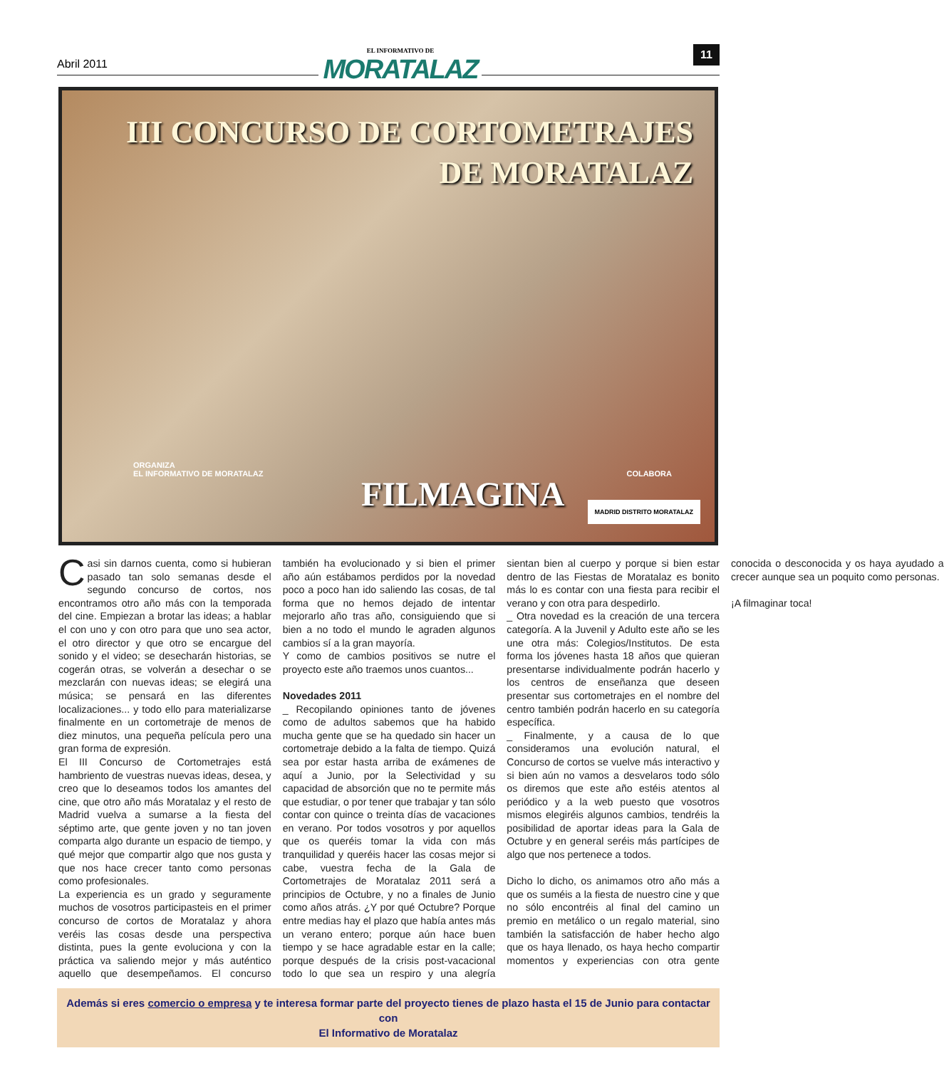Abril 2011
EL INFORMATIVO DE
MORATALAZ
11
III CONCURSO DE CORTOMETRAJES
DE MORATALAZ
ORGANIZA
EL INFORMATIVO DE MORATALAZ
FILMAGINA COLABORA
MADRID DISTRITO MORATALAZ
Casi sin darnos cuenta, como si hubieran pasado tan solo semanas desde el segundo concurso de cortos, nos encontramos otro año más con la temporada del cine. Empiezan a brotar las ideas; a hablar el con uno y con otro para que uno sea actor, el otro director y que otro se encargue del sonido y el video; se desecharán historias, se cogerán otras, se volverán a desechar o se mezclarán con nuevas ideas; se elegirá una música; se pensará en las diferentes localizaciones... y todo ello para materializarse finalmente en un cortometraje de menos de diez minutos, una pequeña película pero una gran forma de expresión.
El III Concurso de Cortometrajes está hambriento de vuestras nuevas ideas, desea, y creo que lo deseamos todos los amantes del cine, que otro año más Moratalaz y el resto de Madrid vuelva a sumarse a la fiesta del séptimo arte, que gente joven y no tan joven comparta algo durante un espacio de tiempo, y qué mejor que compartir algo que nos gusta y que nos hace crecer tanto como personas como profesionales.
La experiencia es un grado y seguramente muchos de vosotros participasteis en el primer concurso de cortos de Moratalaz y ahora veréis las cosas desde una perspectiva distinta, pues la gente evoluciona y con la práctica va saliendo mejor y más auténtico aquello que desempeñamos. El concurso también ha evolucionado y si bien el primer año aún estábamos perdidos por la novedad poco a poco han ido saliendo las cosas, de tal forma que no hemos dejado de intentar mejorarlo año tras año, consiguiendo que si bien a no todo el mundo le agraden algunos cambios sí a la gran mayoría.
Y como de cambios positivos se nutre el proyecto este año traemos unos cuantos...
Novedades 2011
_ Recopilando opiniones tanto de jóvenes como de adultos sabemos que ha habido mucha gente que se ha quedado sin hacer un cortometraje debido a la falta de tiempo. Quizá sea por estar hasta arriba de exámenes de aquí a Junio, por la Selectividad y su capacidad de absorción que no te permite más que estudiar, o por tener que trabajar y tan sólo contar con quince o treinta días de vacaciones en verano. Por todos vosotros y por aquellos que os queréis tomar la vida con más tranquilidad y queréis hacer las cosas mejor si cabe, vuestra fecha de la Gala de Cortometrajes de Moratalaz 2011 será a principios de Octubre, y no a finales de Junio como años atrás. ¿Y por qué Octubre? Porque entre medias hay el plazo que había antes más un verano entero; porque aún hace buen tiempo y se hace agradable estar en la calle; porque después de la crisis post-vacacional todo lo que sea un respiro y una alegría sientan bien al cuerpo y porque si bien estar dentro de las Fiestas de Moratalaz es bonito más lo es contar con una fiesta para recibir el verano y con otra para despedirlo.
_ Otra novedad es la creación de una tercera categoría. A la Juvenil y Adulto este año se les une otra más: Colegios/Institutos. De esta forma los jóvenes hasta 18 años que quieran presentarse individualmente podrán hacerlo y los centros de enseñanza que deseen presentar sus cortometrajes en el nombre del centro también podrán hacerlo en su categoría específica.
_ Finalmente, y a causa de lo que consideramos una evolución natural, el Concurso de cortos se vuelve más interactivo y si bien aún no vamos a desvelaros todo sólo os diremos que este año estéis atentos al periódico y a la web puesto que vosotros mismos elegiréis algunos cambios, tendréis la posibilidad de aportar ideas para la Gala de Octubre y en general seréis más partícipes de algo que nos pertenece a todos.
Dicho lo dicho, os animamos otro año más a que os suméis a la fiesta de nuestro cine y que no sólo encontréis al final del camino un premio en metálico o un regalo material, sino también la satisfacción de haber hecho algo que os haya llenado, os haya hecho compartir momentos y experiencias con otra gente conocida o desconocida y os haya ayudado a crecer aunque sea un poquito como personas.
¡A filmaginar toca!
Además si eres comercio o empresa y te interesa formar parte del proyecto tienes de plazo hasta el 15 de Junio para contactar con
El Informativo de Moratalaz